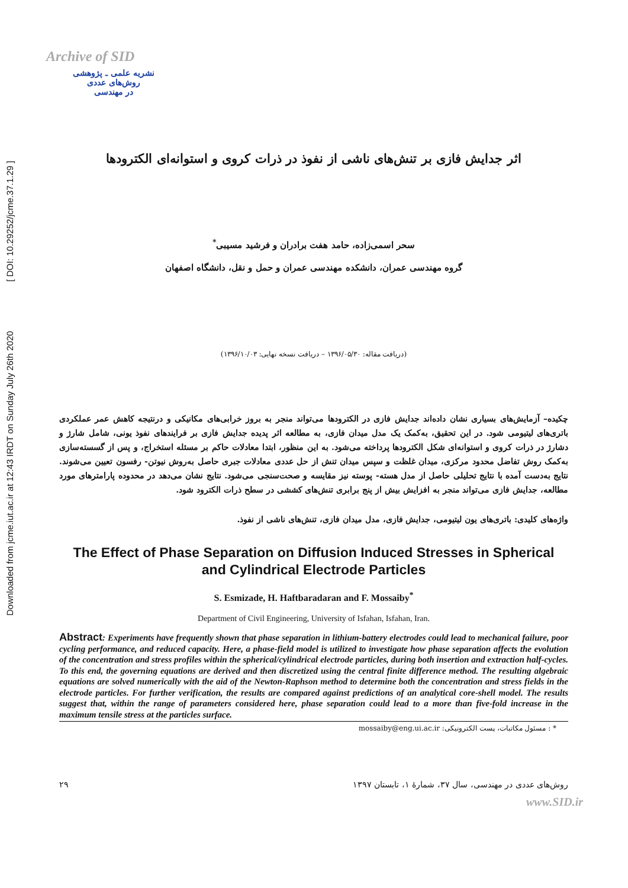Downloaded from jcme.iut.ac.ir at 12:43 IRDT on Sunday July 26th 2020 [ DOI: 10.29252/jcme.37.1.29 ]
Archive of SID
نشریه علمی ـ پژوهشی
روش‌های عددی
در مهندسی
اثر جدایش فازی بر تنش‌های ناشی از نفوذ در ذرات کروی و استوانه‌ای الکترودها
سحر اسمی‌زاده، حامد هفت برادران و فرشید مسیبی<sup>*</sup>
گروه مهندسی عمران، دانشکده مهندسی عمران و حمل و نقل، دانشگاه اصفهان
(دریافت مقاله: ۱۳۹۶/۰۵/۳۰ – دریافت نسخه نهایی: ۱۳۹۶/۱۰/۰۳)
چکیده– آزمایش‌های بسیاری نشان داده‌اند جدایش فازی در الکترودها می‌تواند منجر به بروز خرابی‌های مکانیکی و درنتیجه کاهش عمر عملکردی باتری‌های لیتیومی شود. در این تحقیق، به‌کمک یک مدل میدان فازی، به مطالعه اثر پدیده جدایش فازی بر فرایندهای نفوذ یونی، شامل شارژ و دشارژ در ذرات کروی و استوانه‌ای شکل الکترودها پرداخته می‌شود. به این منظور، ابتدا معادلات حاکم بر مسئله استخراج، و پس از گسسته‌سازی به‌کمک روش تفاضل محدود مرکزی، میدان غلظت و سپس میدان تنش از حل عددی معادلات جبری حاصل به‌روش نیوتن- رفسون تعیین می‌شوند. نتایج به‌دست آمده با نتایج تحلیلی حاصل از مدل هسته- پوسته نیز مقایسه و صحت‌سنجی می‌شود. نتایج نشان می‌دهد در محدوده پارامترهای مورد مطالعه، جدایش فازی می‌تواند منجر به افزایش بیش از پنج برابری تنش‌های کششی در سطح ذرات الکترود شود.
واژه‌های کلیدی: باتری‌های یون لیتیومی، جدایش فازی، مدل میدان فازی، تنش‌های ناشی از نفوذ.
The Effect of Phase Separation on Diffusion Induced Stresses in Spherical and Cylindrical Electrode Particles
S. Esmizade, H. Haftbaradaran and F. Mossaiby<sup>*</sup>
Department of Civil Engineering, University of Isfahan, Isfahan, Iran.
Abstract: Experiments have frequently shown that phase separation in lithium-battery electrodes could lead to mechanical failure, poor cycling performance, and reduced capacity. Here, a phase-field model is utilized to investigate how phase separation affects the evolution of the concentration and stress profiles within the spherical/cylindrical electrode particles, during both insertion and extraction half-cycles. To this end, the governing equations are derived and then discretized using the central finite difference method. The resulting algebraic equations are solved numerically with the aid of the Newton-Raphson method to determine both the concentration and stress fields in the electrode particles. For further verification, the results are compared against predictions of an analytical core-shell model. The results suggest that, within the range of parameters considered here, phase separation could lead to a more than five-fold increase in the maximum tensile stress at the particles surface.
* : مسئول مکاتبات، پست الکترونیکی: mossaiby@eng.ui.ac.ir
روش‌های عددی در مهندسی، سال ۳۷، شمارهٔ ۱، تابستان ۱۳۹۷ ۲۹
www.SID.ir